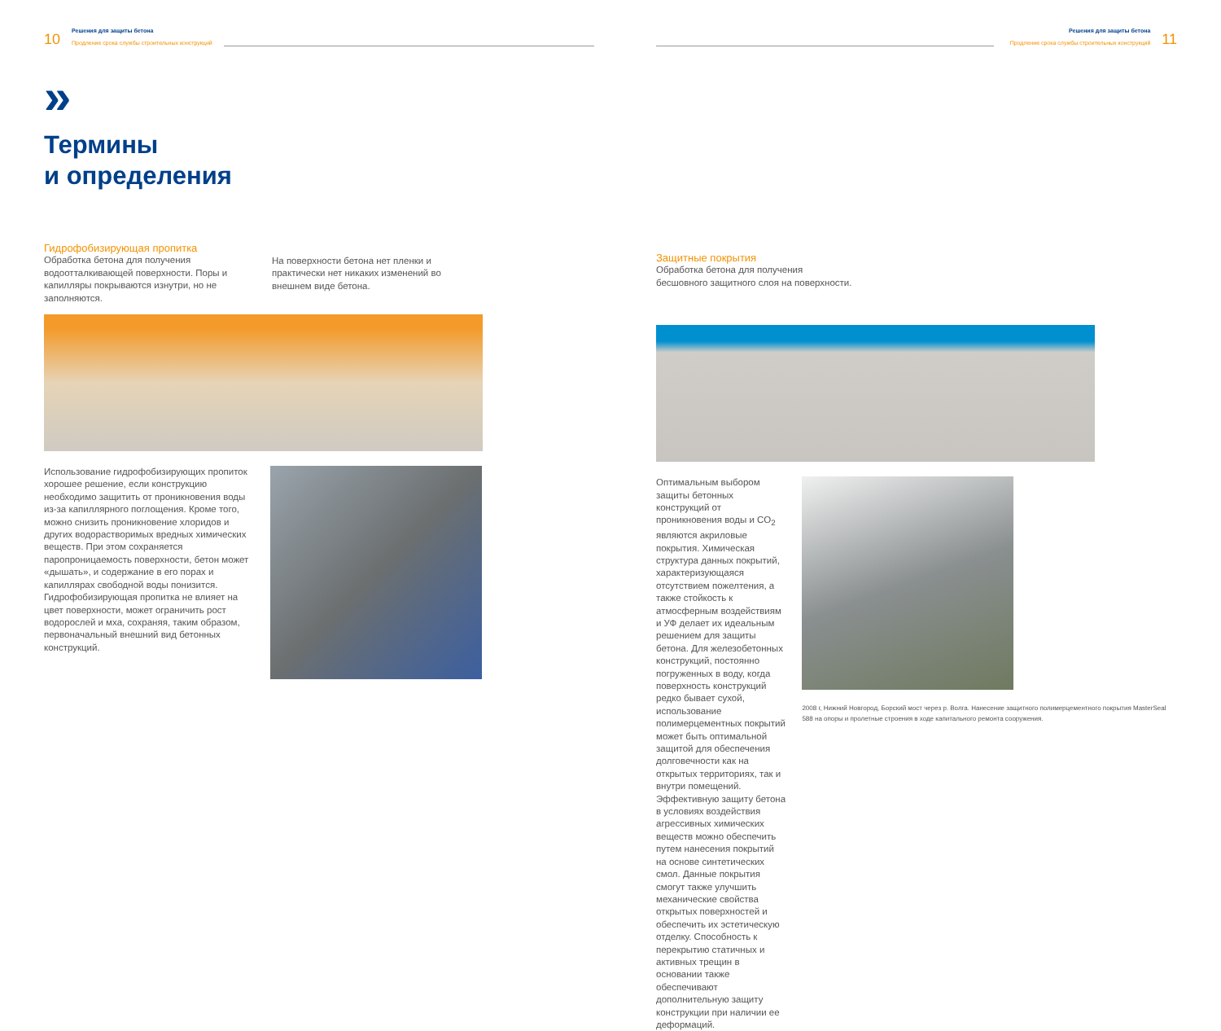10
Решения для защиты бетона
Продление срока службы строительных конструкций
»
Термины
и определения
Гидрофобизирующая пропитка
Обработка бетона для получения водоотталкивающей поверхности. Поры и капилляры покрываются изнутри, но не заполняются.
На поверхности бетона нет пленки и практически нет никаких изменений во внешнем виде бетона.
Использование гидрофобизирующих пропиток хорошее решение, если конструкцию необходимо защитить от проникновения воды из-за капиллярного поглощения. Кроме того, можно снизить проникновение хлоридов и других водорастворимых вредных химических веществ. При этом сохраняется паропроницаемость поверхности, бетон может «дышать», и содержание в его порах и капиллярах свободной воды понизится. Гидрофобизирующая пропитка не влияет на цвет поверхности, может ограничить рост водорослей и мха, сохраняя, таким образом, первоначальный внешний вид бетонных конструкций.
Решения для защиты бетона
Продление срока службы строительных конструкций
11
Защитные покрытия
Обработка бетона для получения
бесшовного защитного слоя на поверхности.
Оптимальным выбором защиты бетонных конструкций от проникновения воды и CO<sub>2</sub> являются акриловые покрытия. Химическая структура данных покрытий, характеризующаяся отсутствием пожелтения, а также стойкость к атмосферным воздействиям и УФ делает их идеальным решением для защиты бетона. Для железобетонных конструкций, постоянно погруженных в воду, когда поверхность конструкций редко бывает сухой, использование полимерцементных покрытий может быть оптимальной защитой для обеспечения долговечности как на открытых территориях, так и внутри помещений. Эффективную защиту бетона в условиях воздействия агрессивных химических веществ можно обеспечить путем нанесения покрытий на основе синтетических смол. Данные покрытия смогут также улучшить механические свойства открытых поверхностей и обеспечить их эстетическую отделку. Способность к перекрытию статичных и активных трещин в основании также обеспечивают дополнительную защиту конструкции при наличии ее деформаций.
2008 г, Нижний Новгород, Борский мост через р. Волга. Нанесение защитного полимерцементного покрытия MasterSeal 588 на опоры и пролетные строения в ходе капитального ремонта сооружения.